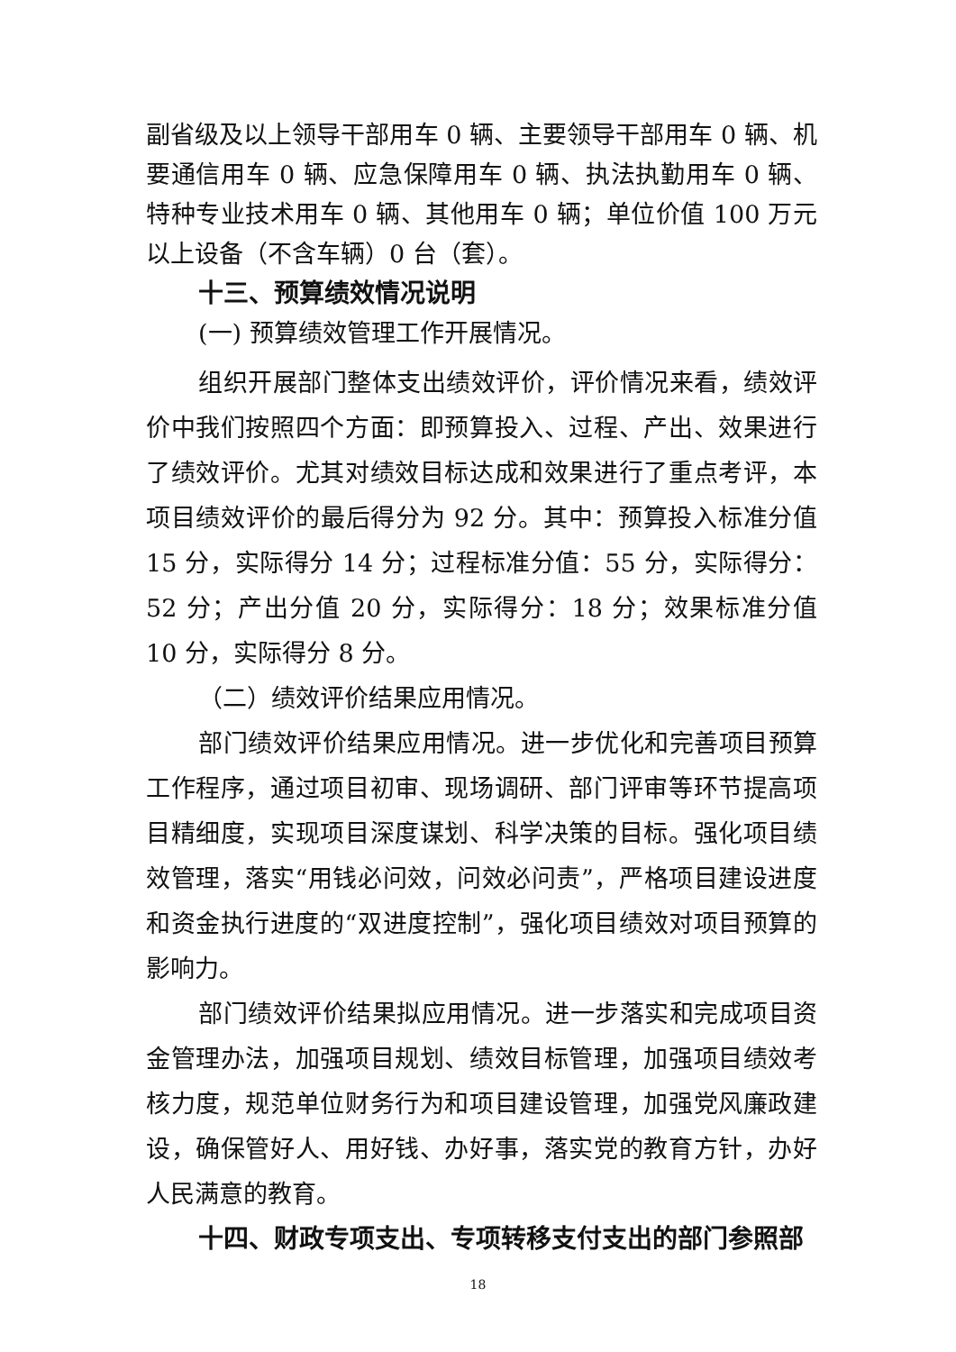副省级及以上领导干部用车 0 辆、主要领导干部用车 0 辆、机要通信用车 0 辆、应急保障用车 0 辆、执法执勤用车 0 辆、特种专业技术用车 0 辆、其他用车 0 辆；单位价值 100 万元以上设备（不含车辆）0 台（套）。
十三、预算绩效情况说明
(一) 预算绩效管理工作开展情况。
组织开展部门整体支出绩效评价，评价情况来看，绩效评价中我们按照四个方面：即预算投入、过程、产出、效果进行了绩效评价。尤其对绩效目标达成和效果进行了重点考评，本项目绩效评价的最后得分为 92 分。其中：预算投入标准分值 15 分，实际得分 14 分；过程标准分值：55 分，实际得分：52 分；产出分值 20 分，实际得分：18 分；效果标准分值 10 分，实际得分 8 分。
（二）绩效评价结果应用情况。
部门绩效评价结果应用情况。进一步优化和完善项目预算工作程序，通过项目初审、现场调研、部门评审等环节提高项目精细度，实现项目深度谋划、科学决策的目标。强化项目绩效管理，落实“用钱必问效，问效必问责”，严格项目建设进度和资金执行进度的“双进度控制”，强化项目绩效对项目预算的影响力。
部门绩效评价结果拟应用情况。进一步落实和完成项目资金管理办法，加强项目规划、绩效目标管理，加强项目绩效考核力度，规范单位财务行为和项目建设管理，加强党风廉政建设，确保管好人、用好钱、办好事，落实党的教育方针，办好人民满意的教育。
十四、财政专项支出、专项转移支付支出的部门参照部
18